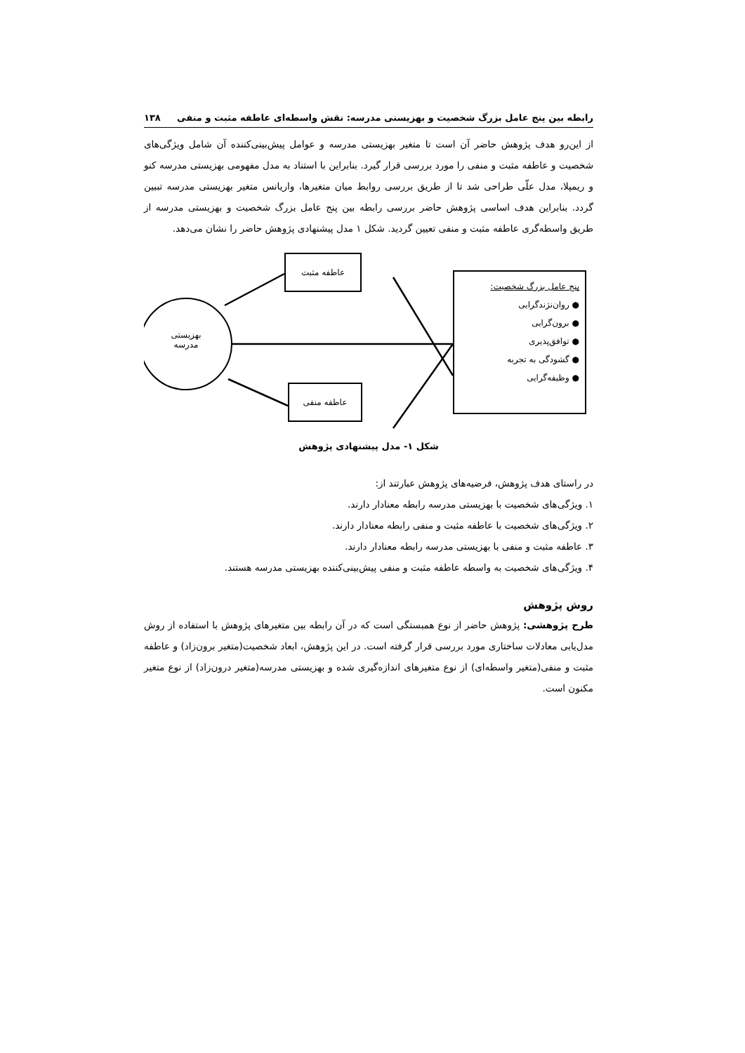رابطه بین پنج عامل بزرگ شخصیت و بهزیستی مدرسه: نقش واسطه‌ای عاطفه مثبت و منفی ۱۳۸
از این‌رو هدف پژوهش حاضر آن است تا متغیر بهزیستی مدرسه و عوامل پیش‌بینی‌کننده آن شامل ویژگی‌های شخصیت و عاطفه مثبت و منفی را مورد بررسی قرار گیرد. بنابراین با استناد به مدل مفهومی بهزیستی مدرسه کنو و ریمپلا، مدل علّی طراحی شد تا از طریق بررسی روابط میان متغیرها، واریانس متغیر بهزیستی مدرسه تببین گردد. بنابراین هدف اساسی پژوهش حاضر بررسی رابطه بین پنج عامل بزرگ شخصیت و بهزیستی مدرسه از طریق واسطه‌گری عاطفه مثبت و منفی تعیین گردید. شکل ۱ مدل پیشنهادی پژوهش حاضر را نشان می‌دهد.
عاطفه مثبت
عاطفه منفی
بهزیستی
مدرسه
پنج عامل بزرگ شخصیت:
● روان‌نژندگرایی
● برون‌گرایی
● توافق‌پذیری
● گشودگی به تجربه
● وظیفه‌گرایی
شکل ۱- مدل پیشنهادی پژوهش
در راستای هدف پژوهش، فرضیه‌های پژوهش عبارتند از:
۱. ویژگی‌های شخصیت با بهزیستی مدرسه رابطه معنادار دارند.
۲. ویژگی‌های شخصیت با عاطفه مثبت و منفی رابطه معنادار دارند.
۳. عاطفه مثبت و منفی با بهزیستی مدرسه رابطه معنادار دارند.
۴. ویژگی‌های شخصیت به واسطه عاطفه مثبت و منفی پیش‌بینی‌کننده بهزیستی مدرسه هستند.
روش پژوهش
طرح پژوهشی: پژوهش حاضر از نوع همبستگی است که در آن رابطه بین متغیرهای پژوهش با استفاده از روش مدل‌یابی معادلات ساختاری مورد بررسی قرار گرفته است. در این پژوهش، ابعاد شخصیت(متغیر برون‌زاد) و عاطفه مثبت و منفی(متغیر واسطه‌ای) از نوع متغیرهای اندازه‌گیری شده و بهزیستی مدرسه(متغیر درون‌زاد) از نوع متغیر مکنون است.